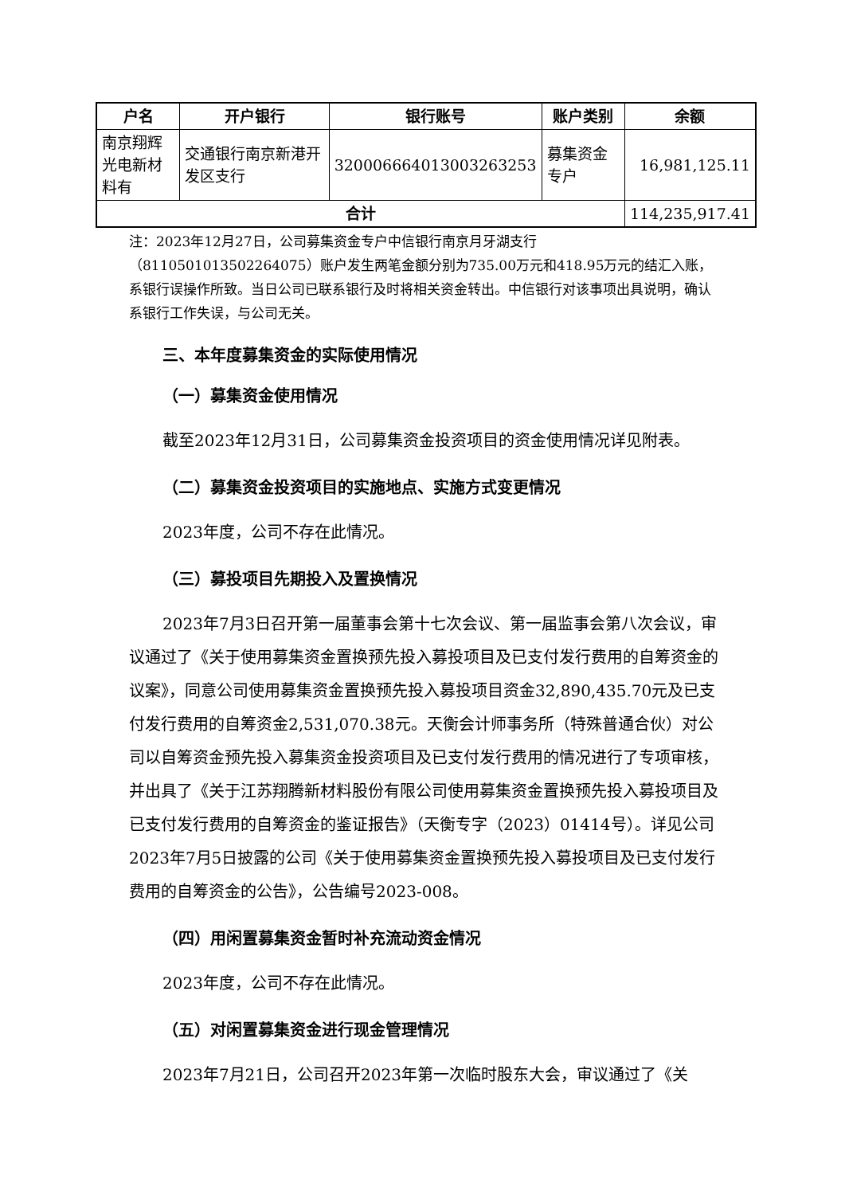| 户名 | 开户银行 | 银行账号 | 账户类别 | 余额 |
| --- | --- | --- | --- | --- |
| 南京翔辉光电新材料有 | 交通银行南京新港开发区支行 | 320006664013003263253 | 募集资金专户 | 16,981,125.11 |
| 合计 | | | | 114,235,917.41 |
注：2023年12月27日，公司募集资金专户中信银行南京月牙湖支行（8110501013502264075）账户发生两笔金额分别为735.00万元和418.95万元的结汇入账，系银行误操作所致。当日公司已联系银行及时将相关资金转出。中信银行对该事项出具说明，确认系银行工作失误，与公司无关。
三、本年度募集资金的实际使用情况
（一）募集资金使用情况
截至2023年12月31日，公司募集资金投资项目的资金使用情况详见附表。
（二）募集资金投资项目的实施地点、实施方式变更情况
2023年度，公司不存在此情况。
（三）募投项目先期投入及置换情况
2023年7月3日召开第一届董事会第十七次会议、第一届监事会第八次会议，审议通过了《关于使用募集资金置换预先投入募投项目及已支付发行费用的自筹资金的议案》，同意公司使用募集资金置换预先投入募投项目资金32,890,435.70元及已支付发行费用的自筹资金2,531,070.38元。天衡会计师事务所（特殊普通合伙）对公司以自筹资金预先投入募集资金投资项目及已支付发行费用的情况进行了专项审核，并出具了《关于江苏翔腾新材料股份有限公司使用募集资金置换预先投入募投项目及已支付发行费用的自筹资金的鉴证报告》（天衡专字（2023）01414号）。详见公司2023年7月5日披露的公司《关于使用募集资金置换预先投入募投项目及已支付发行费用的自筹资金的公告》，公告编号2023-008。
（四）用闲置募集资金暂时补充流动资金情况
2023年度，公司不存在此情况。
（五）对闲置募集资金进行现金管理情况
2023年7月21日，公司召开2023年第一次临时股东大会，审议通过了《关